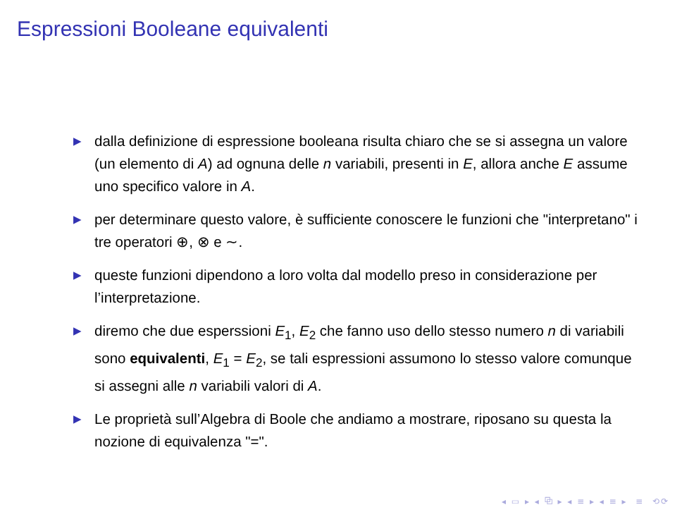Espressioni Booleane equivalenti
▶ dalla definizione di espressione booleana risulta chiaro che se si assegna un valore (un elemento di A) ad ognuna delle n variabili, presenti in E, allora anche E assume uno specifico valore in A.
▶ per determinare questo valore, è sufficiente conoscere le funzioni che "interpretano" i tre operatori ⊕, ⊗ e ∼.
▶ queste funzioni dipendono a loro volta dal modello preso in considerazione per l’interpretazione.
▶ diremo che due esperssioni E<sub>1</sub>, E<sub>2</sub> che fanno uso dello stesso numero n di variabili sono equivalenti, E<sub>1</sub> = E<sub>2</sub>, se tali espressioni assumono lo stesso valore comunque si assegni alle n variabili valori di A.
▶ Le proprietà sull’Algebra di Boole che andiamo a mostrare, riposano su questa la nozione di equivalenza "=".
◂ ▭ ▸ ◂ ⧉ ▸ ◂ ≡ ▸ ◂ ≡ ▸ ≡ ⟲⟳